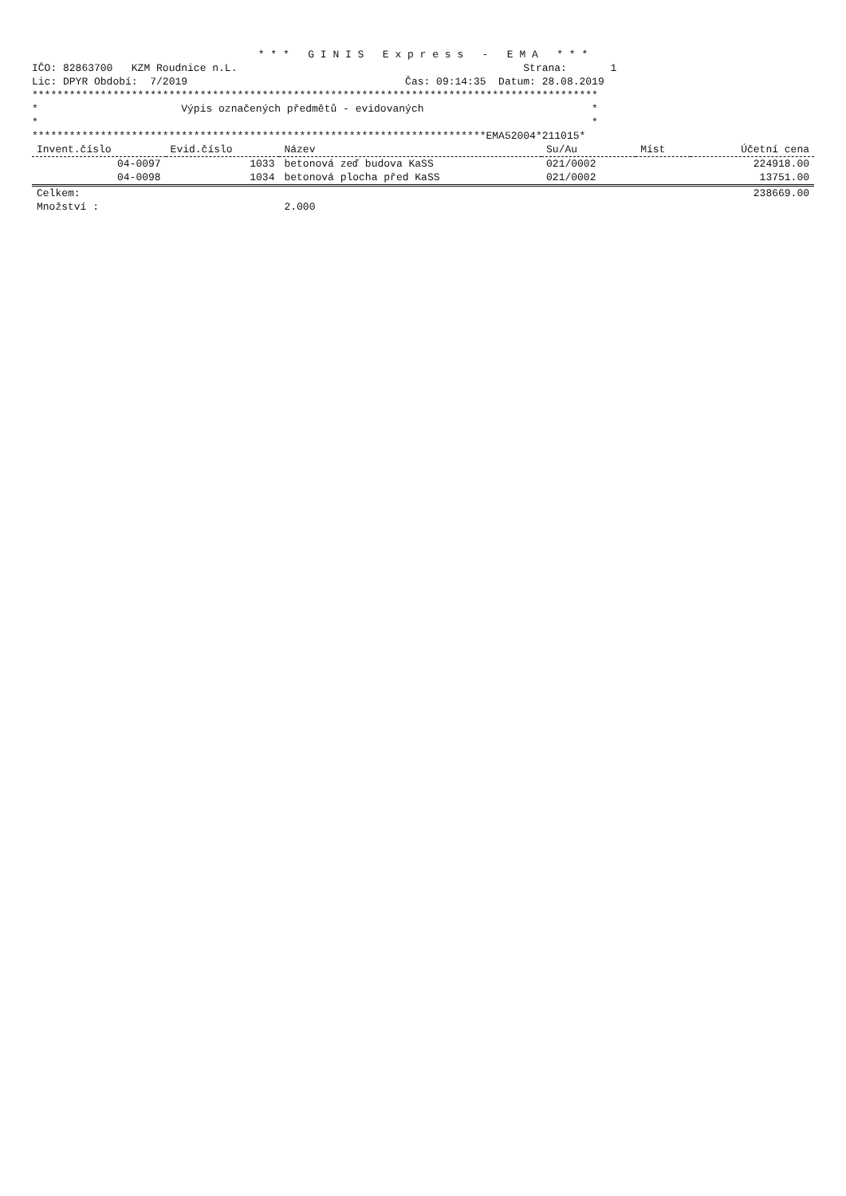* * * G I N I S E x p r e s s - E M A * * *
IČO: 82863700 KZM Roudnice n.L. Strana: 1
Lic: DPYR Období: 7/2019 Čas: 09:14:35 Datum: 28.08.2019
*******************************************************************************************
* Výpis označených předmětů - evidovaných *
* *
*************************************************************************EMA52004*211015*
| Invent.číslo | Evid.číslo | Název | Su/Au | Míst | Účetní cena |
| --- | --- | --- | --- | --- | --- |
| 04-0097 | 1033 | betonová zeď budova KaSS | 021/0002 | | 224918.00 |
| 04-0098 | 1034 | betonová plocha před KaSS | 021/0002 | | 13751.00 |
| Celkem: | | | | | 238669.00 |
| Množství : | | 2.000 | | | |